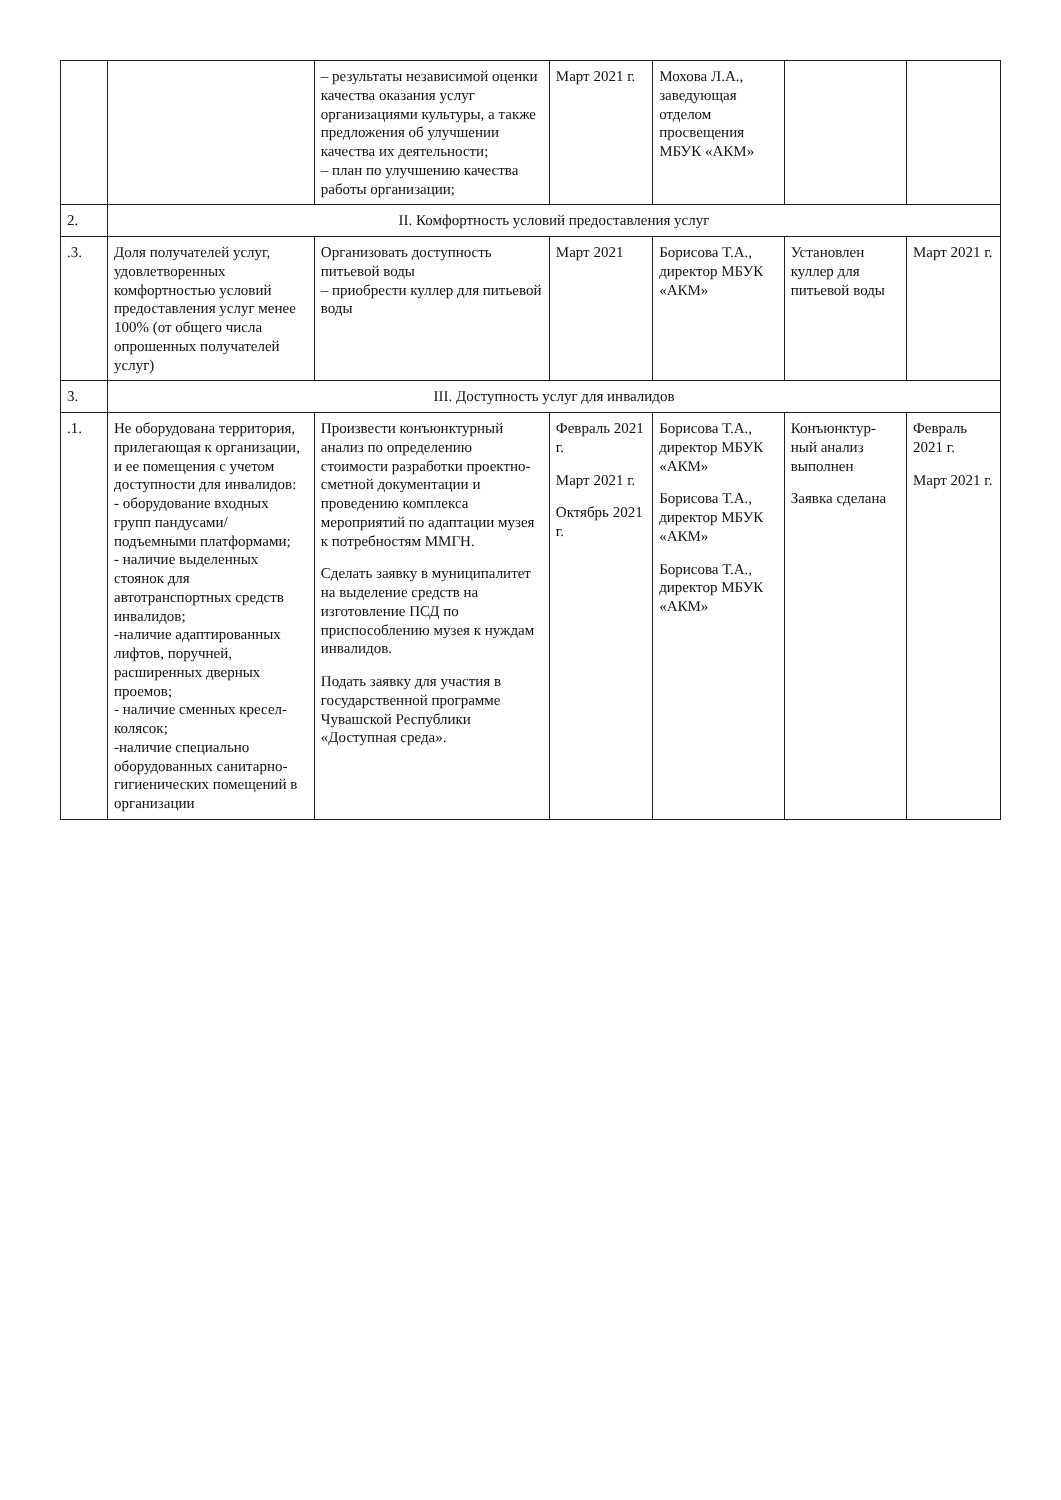| | | – результаты независимой оценки качества оказания услуг организациями культуры, а также предложения об улучшении качества их деятельности; – план по улучшению качества работы организации; | Март 2021 г. | Мохова Л.А., заведующая отделом просвещения МБУК «АКМ» | | |
| 2. | II. Комфортность условий предоставления услуг | | | | | |
| .3. | Доля получателей услуг, удовлетворенных комфортностью условий предоставления услуг менее 100% (от общего числа опрошенных получателей услуг) | Организовать доступность питьевой воды – приобрести куллер для питьевой воды | Март 2021 | Борисова Т.А., директор МБУК «АКМ» | Установлен куллер для питьевой воды | Март 2021 г. |
| 3. | III. Доступность услуг для инвалидов | | | | | |
| .1. | Не оборудована территория, прилегающая к организации, и ее помещения с учетом доступности для инвалидов: - оборудование входных групп пандусами/подъемными платформами; - наличие выделенных стоянок для автотранспортных средств инвалидов; -наличие адаптированных лифтов, поручней, расширенных дверных проемов; - наличие сменных кресел-колясок; -наличие специально оборудованных санитарно-гигиенических помещений в организации | Произвести конъюнктурный анализ по определению стоимости разработки проектно- сметной документации и проведению комплекса мероприятий по адаптации музея к потребностям ММГН. Сделать заявку в муниципалитет на выделение средств на изготовление ПСД по приспособлению музея к нуждам инвалидов. Подать заявку для участия в государственной программе Чувашской Республики «Доступная среда». | Февраль 2021 г. Март 2021 г. Октябрь 2021 г. | Борисова Т.А., директор МБУК «АКМ» Борисова Т.А., директор МБУК «АКМ» Борисова Т.А., директор МБУК «АКМ» | Конъюнктур-ный анализ выполнен Заявка сделана | Февраль 2021 г. Март 2021 г. |